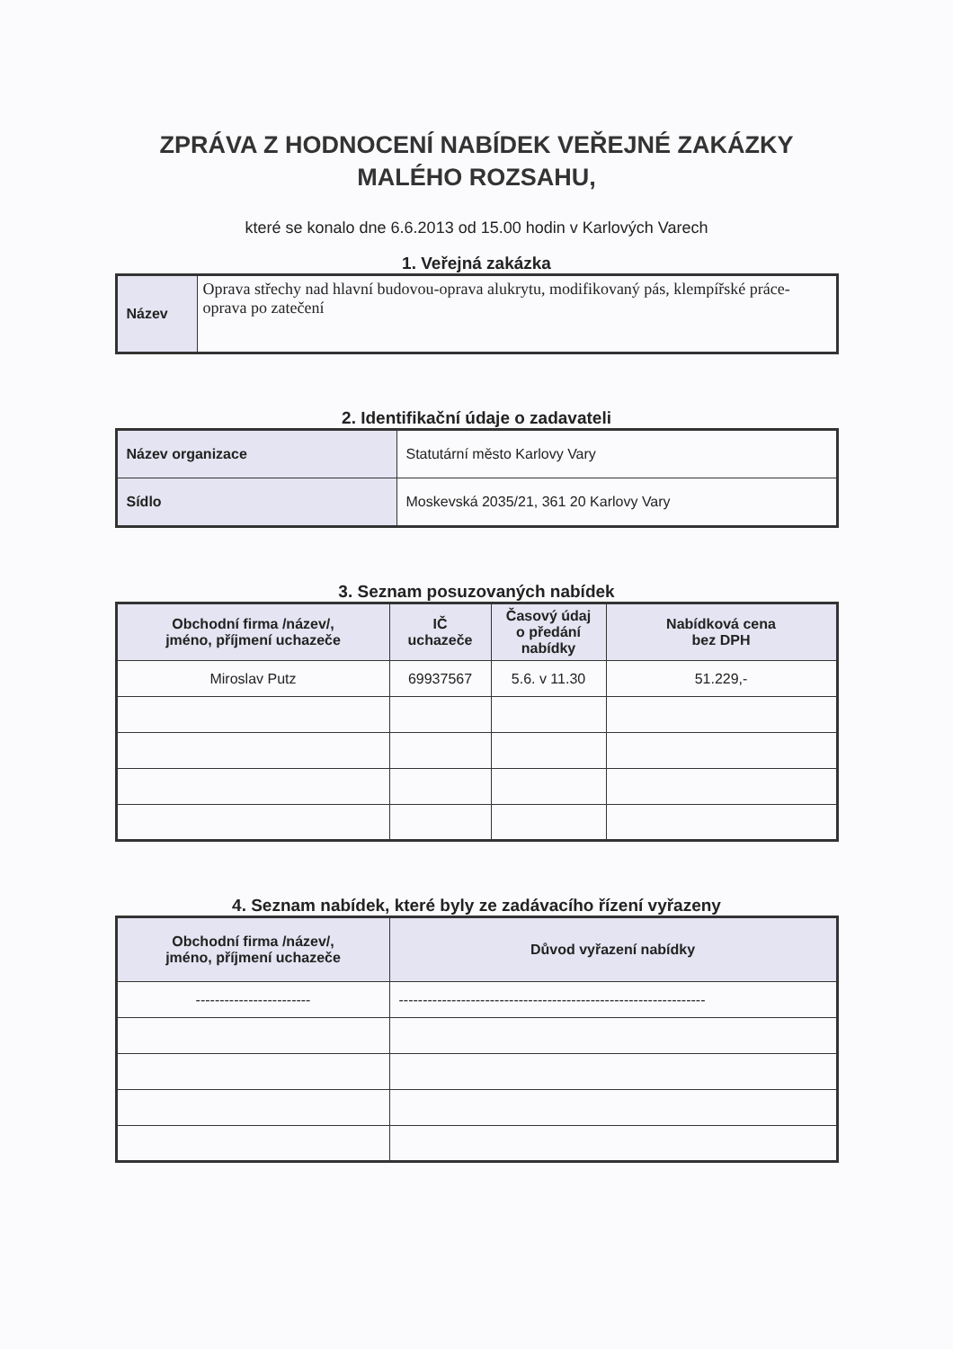ZPRÁVA Z HODNOCENÍ NABÍDEK VEŘEJNÉ ZAKÁZKY
MALÉHO ROZSAHU,
které se konalo dne 6.6.2013 od 15.00 hodin v Karlových Varech
1. Veřejná zakázka
| Název | Oprava střechy nad hlavní budovou-oprava alukrytu, modifikovaný pás, klempířské práce-oprava po zatečení |
2. Identifikační údaje o zadavateli
| Název organizace | Statutární město Karlovy Vary |
| Sídlo | Moskevská 2035/21, 361 20 Karlovy Vary |
3. Seznam posuzovaných nabídek
| Obchodní firma /název/, jméno, příjmení uchazeče | IČ uchazeče | Časový údaj o předání nabídky | Nabídková cena bez DPH |
| --- | --- | --- | --- |
| Miroslav Putz | 69937567 | 5.6. v 11.30 | 51.229,- |
4. Seznam nabídek, které byly ze zadávacího řízení vyřazeny
| Obchodní firma /název/, jméno, příjmení uchazeče | Důvod vyřazení nabídky |
| --- | --- |
| ------------------------ | ---------------------------------------------------------------- |